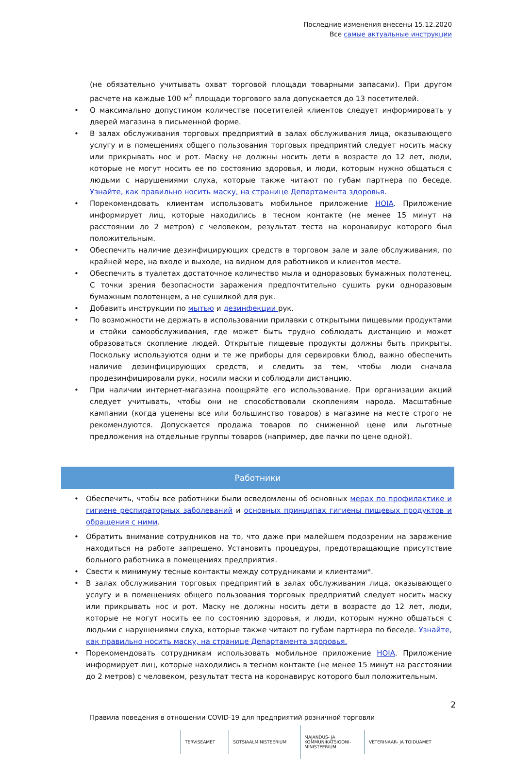Последние изменения внесены 15.12.2020
Все самые актуальные инструкции
(не обязательно учитывать охват торговой площади товарными запасами). При другом расчете на каждые 100 м<sup>2</sup> площади торгового зала допускается до 13 посетителей.
• О максимально допустимом количестве посетителей клиентов следует информировать у дверей магазина в письменной форме.
• В залах обслуживания торговых предприятий в залах обслуживания лица, оказывающего услугу и в помещениях общего пользования торговых предприятий следует носить маску или прикрывать нос и рот. Маску не должны носить дети в возрасте до 12 лет, люди, которые не могут носить ее по состоянию здоровья, и люди, которым нужно общаться с людьми с нарушениями слуха, которые также читают по губам партнера по беседе. Узнайте, как правильно носить маску, на странице Департамента здоровья.
• Порекомендовать клиентам использовать мобильное приложение HOIA. Приложение информирует лиц, которые находились в тесном контакте (не менее 15 минут на расстоянии до 2 метров) с человеком, результат теста на коронавирус которого был положительным.
• Обеспечить наличие дезинфицирующих средств в торговом зале и зале обслуживания, по крайней мере, на входе и выходе, на видном для работников и клиентов месте.
• Обеспечить в туалетах достаточное количество мыла и одноразовых бумажных полотенец. С точки зрения безопасности заражения предпочтительно сушить руки одноразовым бумажным полотенцем, а не сушилкой для рук.
• Добавить инструкции по мытью и дезинфекции рук.
• По возможности не держать в использовании прилавки с открытыми пищевыми продуктами и стойки самообслуживания, где может быть трудно соблюдать дистанцию и может образоваться скопление людей. Открытые пищевые продукты должны быть прикрыты. Поскольку используются одни и те же приборы для сервировки блюд, важно обеспечить наличие дезинфицирующих средств, и следить за тем, чтобы люди сначала продезинфицировали руки, носили маски и соблюдали дистанцию.
• При наличии интернет-магазина поощряйте его использование. При организации акций следует учитывать, чтобы они не способствовали скоплениям народа. Масштабные кампании (когда уценены все или большинство товаров) в магазине на месте строго не рекомендуются. Допускается продажа товаров по сниженной цене или льготные предложения на отдельные группы товаров (например, две пачки по цене одной).
Работники
• Обеспечить, чтобы все работники были осведомлены об основных мерах по профилактике и гигиене респираторных заболеваний и основных принципах гигиены пищевых продуктов и обращения с ними.
• Обратить внимание сотрудников на то, что даже при малейшем подозрении на заражение находиться на работе запрещено. Установить процедуры, предотвращающие присутствие больного работника в помещениях предприятия.
• Свести к минимуму тесные контакты между сотрудниками и клиентами*.
• В залах обслуживания торговых предприятий в залах обслуживания лица, оказывающего услугу и в помещениях общего пользования торговых предприятий следует носить маску или прикрывать нос и рот. Маску не должны носить дети в возрасте до 12 лет, люди, которые не могут носить ее по состоянию здоровья, и люди, которым нужно общаться с людьми с нарушениями слуха, которые также читают по губам партнера по беседе. Узнайте, как правильно носить маску, на странице Департамента здоровья.
• Порекомендовать сотрудникам использовать мобильное приложение HOIA. Приложение информирует лиц, которые находились в тесном контакте (не менее 15 минут на расстоянии до 2 метров) с человеком, результат теста на коронавирус которого был положительным.
2
Правила поведения в отношении COVID-19 для предприятий розничной торговли
TERVISEAMET SOTSIAALMINISTEERIUM MAJANDUS- JA
KOMMUNIKATSIOONI-
MINISTEERIUM VETERINAAR- JA TOIDUAMET